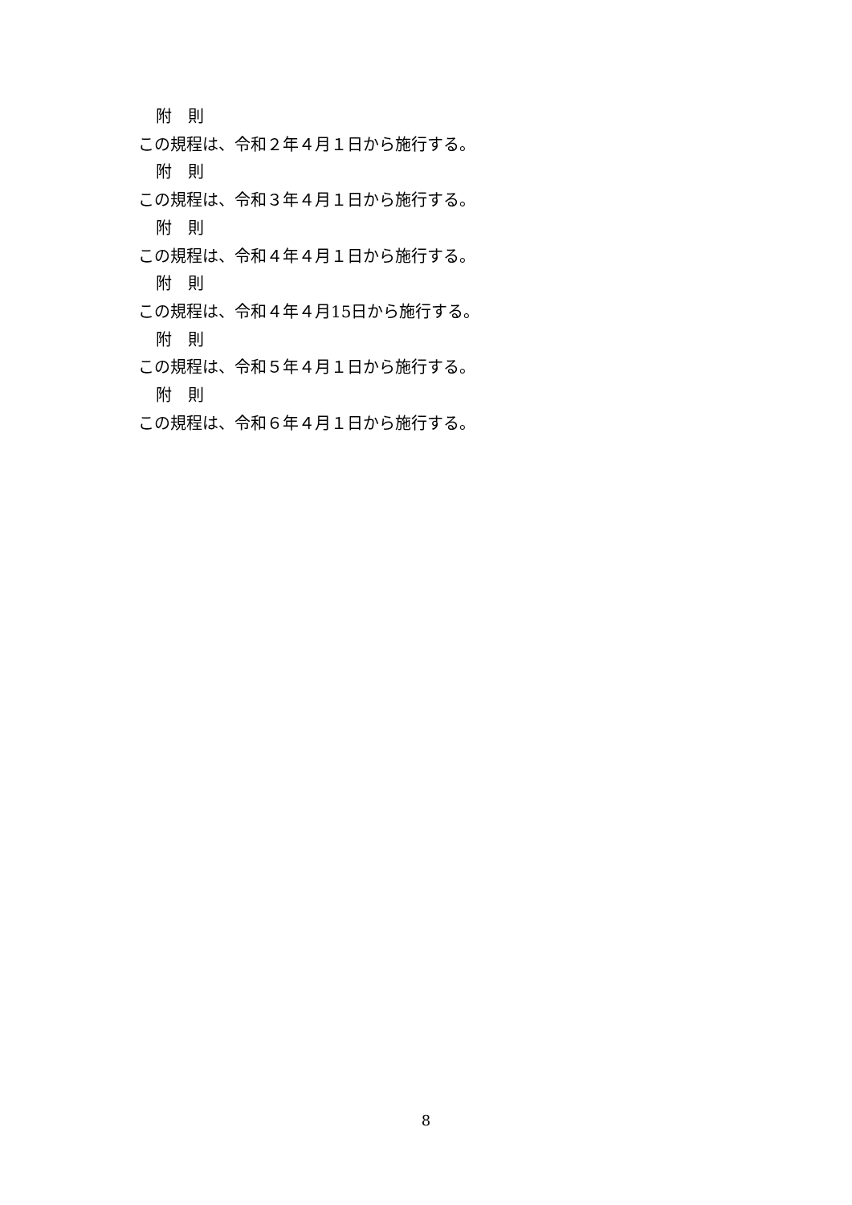附　則
この規程は、令和２年４月１日から施行する。
附　則
この規程は、令和３年４月１日から施行する。
附　則
この規程は、令和４年４月１日から施行する。
附　則
この規程は、令和４年４月15日から施行する。
附　則
この規程は、令和５年４月１日から施行する。
附　則
この規程は、令和６年４月１日から施行する。
8